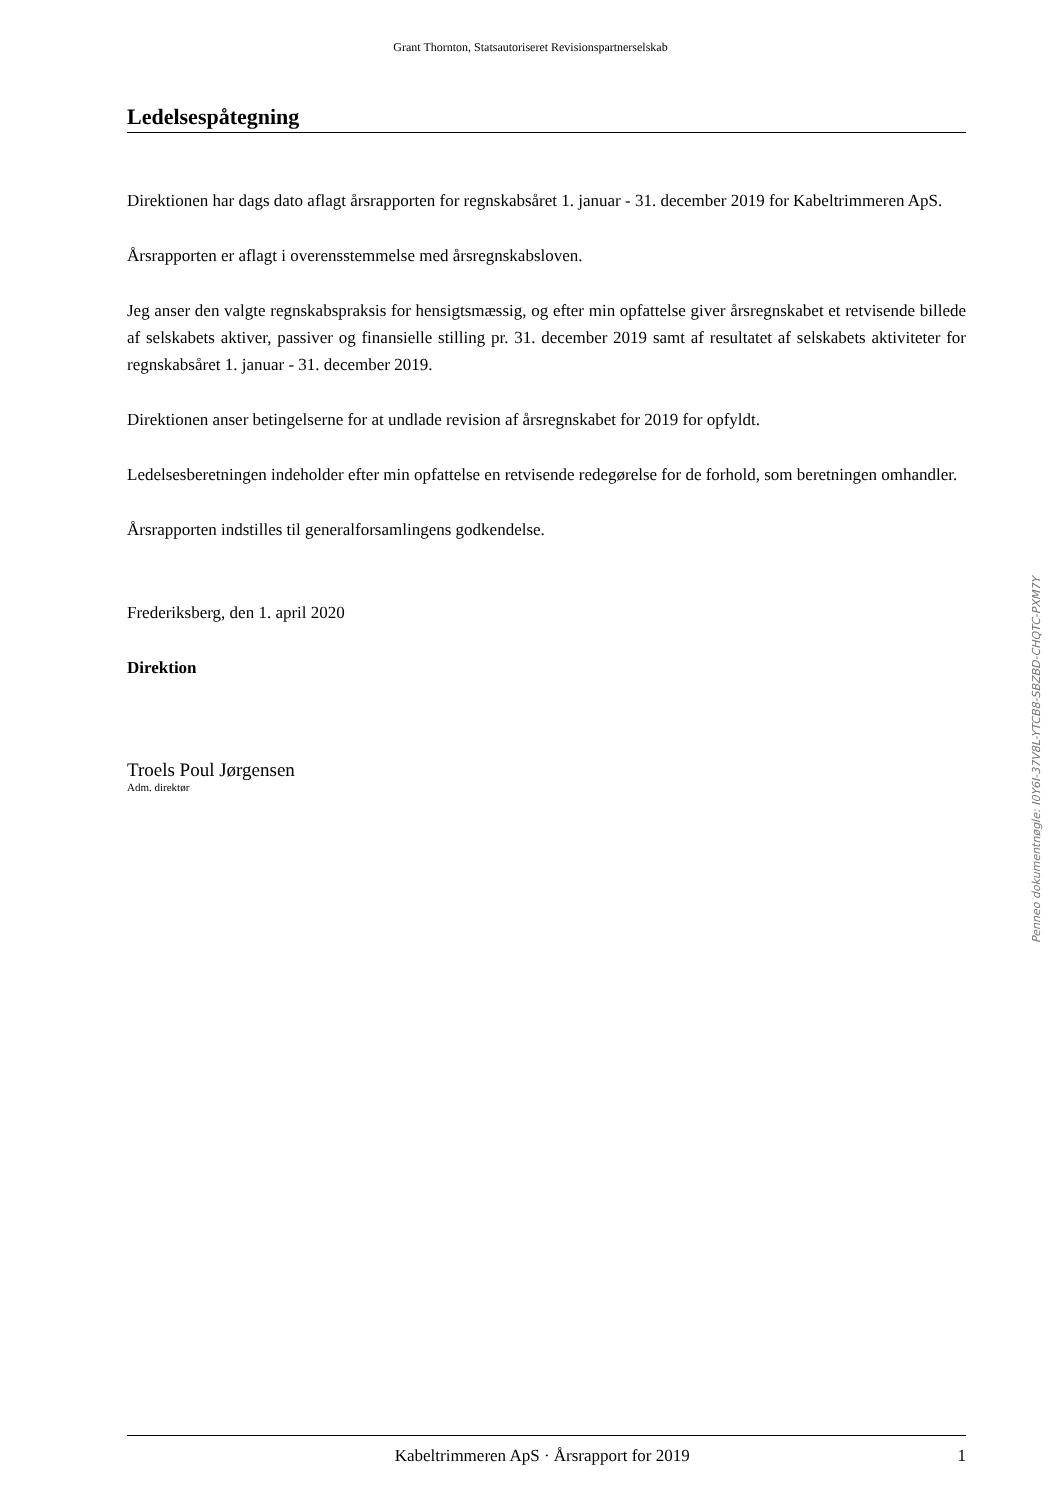Grant Thornton, Statsautoriseret Revisionspartnerselskab
Ledelsespåtegning
Direktionen har dags dato aflagt årsrapporten for regnskabsåret 1. januar - 31. december 2019 for Kabeltrimmeren ApS.
Årsrapporten er aflagt i overensstemmelse med årsregnskabsloven.
Jeg anser den valgte regnskabspraksis for hensigtsmæssig, og efter min opfattelse giver årsregnskabet et retvisende billede af selskabets aktiver, passiver og finansielle stilling pr. 31. december 2019 samt af resultatet af selskabets aktiviteter for regnskabsåret 1. januar - 31. december 2019.
Direktionen anser betingelserne for at undlade revision af årsregnskabet for 2019 for opfyldt.
Ledelsesberetningen indeholder efter min opfattelse en retvisende redegørelse for de forhold, som beretningen omhandler.
Årsrapporten indstilles til generalforsamlingens godkendelse.
Frederiksberg, den 1. april 2020
Direktion
Troels Poul Jørgensen
Adm. direktør
Penneo dokumentnøgle: I0Y6I-37V8L-YTCB8-SBZBD-CHQTC-PXM7Y
Kabeltrimmeren ApS · Årsrapport for 2019 1